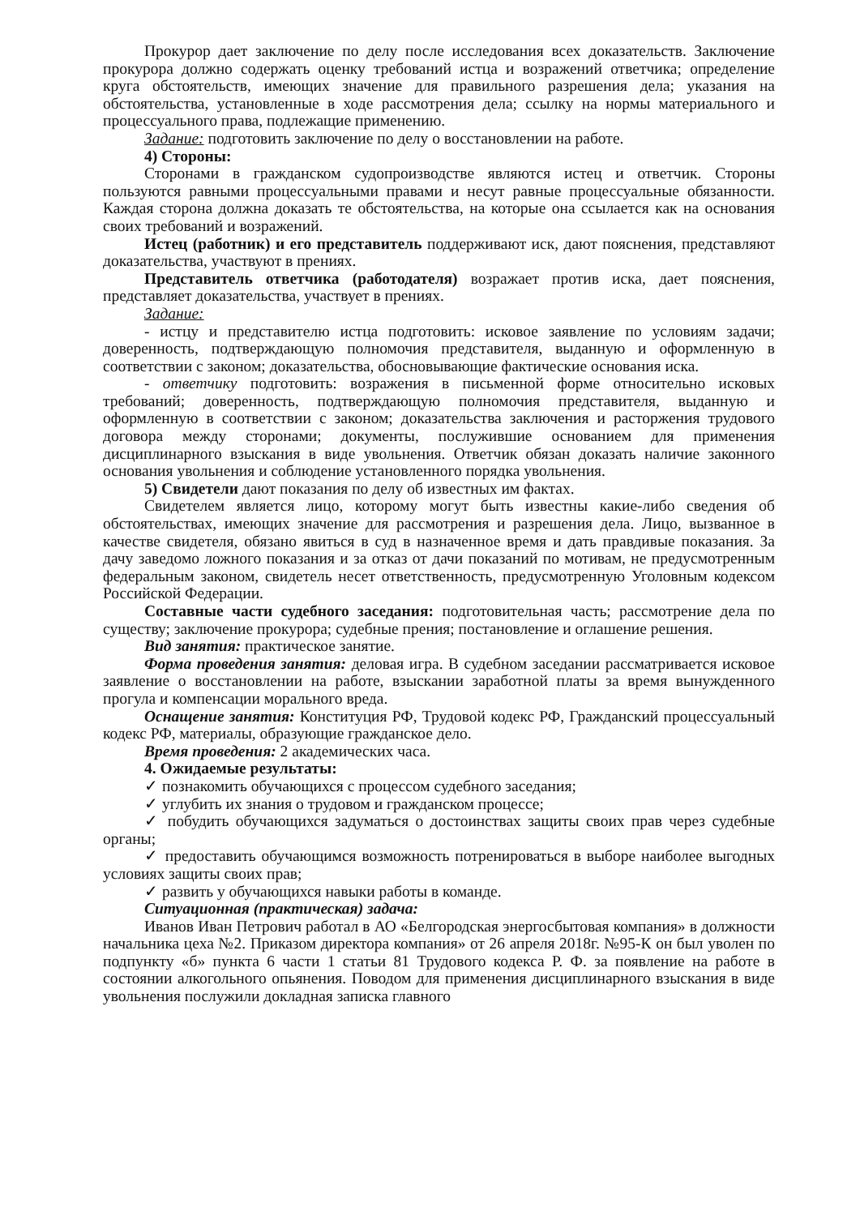Прокурор дает заключение по делу после исследования всех доказательств. Заключение прокурора должно содержать оценку требований истца и возражений ответчика; определение круга обстоятельств, имеющих значение для правильного разрешения дела; указания на обстоятельства, установленные в ходе рассмотрения дела; ссылку на нормы материального и процессуального права, подлежащие применению.
Задание: подготовить заключение по делу о восстановлении на работе.
4) Стороны:
Сторонами в гражданском судопроизводстве являются истец и ответчик. Стороны пользуются равными процессуальными правами и несут равные процессуальные обязанности. Каждая сторона должна доказать те обстоятельства, на которые она ссылается как на основания своих требований и возражений.
Истец (работник) и его представитель поддерживают иск, дают пояснения, представляют доказательства, участвуют в прениях.
Представитель ответчика (работодателя) возражает против иска, дает пояснения, представляет доказательства, участвует в прениях.
Задание:
- истцу и представителю истца подготовить: исковое заявление по условиям задачи; доверенность, подтверждающую полномочия представителя, выданную и оформленную в соответствии с законом; доказательства, обосновывающие фактические основания иска.
- ответчику подготовить: возражения в письменной форме относительно исковых требований; доверенность, подтверждающую полномочия представителя, выданную и оформленную в соответствии с законом; доказательства заключения и расторжения трудового договора между сторонами; документы, послужившие основанием для применения дисциплинарного взыскания в виде увольнения. Ответчик обязан доказать наличие законного основания увольнения и соблюдение установленного порядка увольнения.
5) Свидетели дают показания по делу об известных им фактах.
Свидетелем является лицо, которому могут быть известны какие-либо сведения об обстоятельствах, имеющих значение для рассмотрения и разрешения дела. Лицо, вызванное в качестве свидетеля, обязано явиться в суд в назначенное время и дать правдивые показания. За дачу заведомо ложного показания и за отказ от дачи показаний по мотивам, не предусмотренным федеральным законом, свидетель несет ответственность, предусмотренную Уголовным кодексом Российской Федерации.
Составные части судебного заседания: подготовительная часть; рассмотрение дела по существу; заключение прокурора; судебные прения; постановление и оглашение решения.
Вид занятия: практическое занятие.
Форма проведения занятия: деловая игра. В судебном заседании рассматривается исковое заявление о восстановлении на работе, взыскании заработной платы за время вынужденного прогула и компенсации морального вреда.
Оснащение занятия: Конституция РФ, Трудовой кодекс РФ, Гражданский процессуальный кодекс РФ, материалы, образующие гражданское дело.
Время проведения: 2 академических часа.
4. Ожидаемые результаты:
✓ познакомить обучающихся с процессом судебного заседания;
✓ углубить их знания о трудовом и гражданском процессе;
✓ побудить обучающихся задуматься о достоинствах защиты своих прав через судебные органы;
✓ предоставить обучающимся возможность потренироваться в выборе наиболее выгодных условиях защиты своих прав;
✓ развить у обучающихся навыки работы в команде.
Ситуационная (практическая) задача:
Иванов Иван Петрович работал в АО «Белгородская энергосбытовая компания» в должности начальника цеха №2. Приказом директора компания» от 26 апреля 2018г. №95-К он был уволен по подпункту «б» пункта 6 части 1 статьи 81 Трудового кодекса Р. Ф. за появление на работе в состоянии алкогольного опьянения. Поводом для применения дисциплинарного взыскания в виде увольнения послужили докладная записка главного